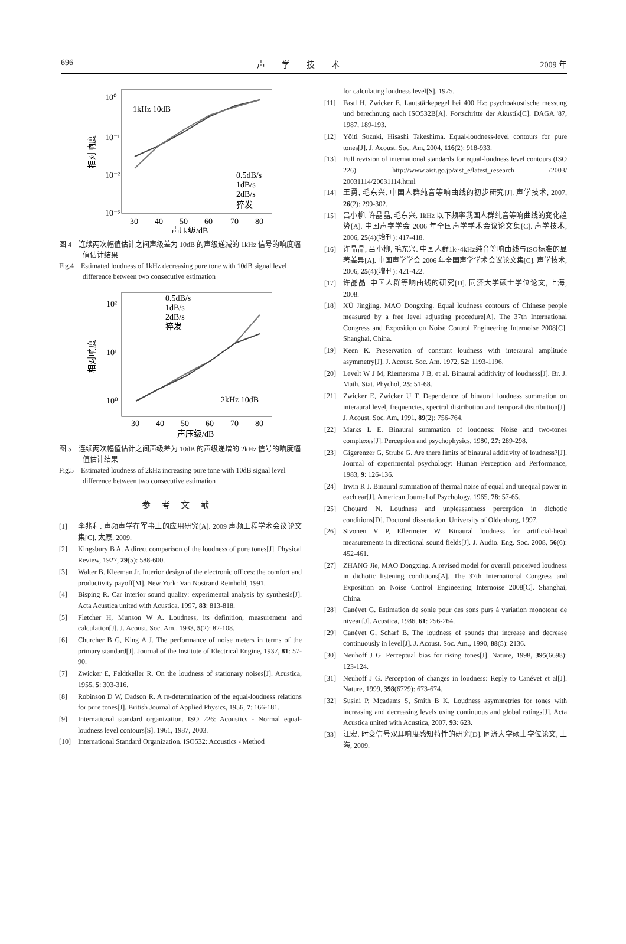696 声学技术 2009 年
10⁰
10⁻¹
10⁻²
10⁻³
1kHz 10dB
0.5dB/s
1dB/s
2dB/s
猝发
30
40
50
60
70
80
声压级/dB
相对响度
图 4　连续两次幅值估计之间声级差为 10dB 的声级递减的 1kHz 信号的响度幅值估计结果
Fig.4　Estimated loudness of 1kHz decreasing pure tone with 10dB signal level difference between two consecutive estimation
10²
10¹
10⁰
0.5dB/s
1dB/s
2dB/s
猝发
2kHz 10dB
30
40
50
60
70
80
声压级/dB
相对响度
图 5　连续两次幅值估计之间声级差为 10dB 的声级递增的 2kHz 信号的响度幅值估计结果
Fig.5　Estimated loudness of 2kHz increasing pure tone with 10dB signal level difference between two consecutive estimation
参考文献
[1] 李兆利. 声频声学在军事上的应用研究[A]. 2009 声频工程学术会议论文集[C]. 太原. 2009.
[2] Kingsbury B A. A direct comparison of the loudness of pure tones[J]. Physical Review, 1927, 29(5): 588-600.
[3] Walter B. Kleeman Jr. Interior design of the electronic offices: the comfort and productivity payoff[M]. New York: Van Nostrand Reinhold, 1991.
[4] Bisping R. Car interior sound quality: experimental analysis by synthesis[J]. Acta Acustica united with Acustica, 1997, 83: 813-818.
[5] Fletcher H, Munson W A. Loudness, its definition, measurement and calculation[J]. J. Acoust. Soc. Am., 1933, 5(2): 82-108.
[6] Churcher B G, King A J. The performance of noise meters in terms of the primary standard[J]. Journal of the Institute of Electrical Engine, 1937, 81: 57-90.
[7] Zwicker E, Feldtkeller R. On the loudness of stationary noises[J]. Acustica, 1955, 5: 303-316.
[8] Robinson D W, Dadson R. A re-determination of the equal-loudness relations for pure tones[J]. British Journal of Applied Physics, 1956, 7: 166-181.
[9] International standard organization. ISO 226: Acoustics - Normal equal-loudness level contours[S]. 1961, 1987, 2003.
[10] International Standard Organization. ISO532: Acoustics - Method
for calculating loudness level[S]. 1975.
[11] Fastl H, Zwicker E. Lautstärkepegel bei 400 Hz: psychoakustische messung und berechnung nach ISO532B[A]. Fortschritte der Akustik[C]. DAGA '87, 1987, 189-193.
[12] Yôiti Suzuki, Hisashi Takeshima. Equal-loudness-level contours for pure tones[J]. J. Acoust. Soc. Am, 2004, 116(2): 918-933.
[13] Full revision of international standards for equal-loudness level contours (ISO 226). http://www.aist.go.jp/aist_e/latest_research /2003/ 20031114/20031114.html
[14] 王勇, 毛东兴. 中国人群纯音等响曲线的初步研究[J]. 声学技术, 2007, 26(2): 299-302.
[15] 吕小柳, 许晶晶, 毛东兴. 1kHz 以下频率我国人群纯音等响曲线的变化趋势[A]. 中国声学学会 2006 年全国声学学术会议论文集[C]. 声学技术, 2006, 25(4)(增刊): 417-418.
[16] 许晶晶, 吕小柳, 毛东兴. 中国人群1k~4kHz纯音等响曲线与ISO标准的显著差异[A]. 中国声学学会 2006 年全国声学学术会议论文集[C]. 声学技术, 2006, 25(4)(增刊): 421-422.
[17] 许晶晶. 中国人群等响曲线的研究[D]. 同济大学硕士学位论文, 上海, 2008.
[18] XÜ Jingjing, MAO Dongxing. Equal loudness contours of Chinese people measured by a free level adjusting procedure[A]. The 37th International Congress and Exposition on Noise Control Engineering Internoise 2008[C]. Shanghai, China.
[19] Keen K. Preservation of constant loudness with interaural amplitude asymmetry[J]. J. Acoust. Soc. Am. 1972, 52: 1193-1196.
[20] Levelt W J M, Riemersma J B, et al. Binaural additivity of loudness[J]. Br. J. Math. Stat. Phychol, 25: 51-68.
[21] Zwicker E, Zwicker U T. Dependence of binaural loudness summation on interaural level, frequencies, spectral distribution and temporal distribution[J]. J. Acoust. Soc. Am, 1991, 89(2): 756-764.
[22] Marks L E. Binaural summation of loudness: Noise and two-tones complexes[J]. Perception and psychophysics, 1980, 27: 289-298.
[23] Gigerenzer G, Strube G. Are there limits of binaural additivity of loudness?[J]. Journal of experimental psychology: Human Perception and Performance, 1983, 9: 126-136.
[24] Irwin R J. Binaural summation of thermal noise of equal and unequal power in each ear[J]. American Journal of Psychology, 1965, 78: 57-65.
[25] Chouard N. Loudness and unpleasantness perception in dichotic conditions[D]. Doctoral dissertation. University of Oldenburg, 1997.
[26] Sivonen V P, Ellermeier W. Binaural loudness for artificial-head measurements in directional sound fields[J]. J. Audio. Eng. Soc. 2008, 56(6): 452-461.
[27] ZHANG Jie, MAO Dongxing. A revised model for overall perceived loudness in dichotic listening conditions[A]. The 37th International Congress and Exposition on Noise Control Engineering Internoise 2008[C]. Shanghai, China.
[28] Canévet G. Estimation de sonie pour des sons purs à variation monotone de niveau[J]. Acustica, 1986, 61: 256-264.
[29] Canévet G, Scharf B. The loudness of sounds that increase and decrease continuously in level[J]. J. Acoust. Soc. Am., 1990, 88(5): 2136.
[30] Neuhoff J G. Perceptual bias for rising tones[J]. Nature, 1998, 395(6698): 123-124.
[31] Neuhoff J G. Perception of changes in loudness: Reply to Canévet et al[J]. Nature, 1999, 398(6729): 673-674.
[32] Susini P, Mcadams S, Smith B K. Loudness asymmetries for tones with increasing and decreasing levels using continuous and global ratings[J]. Acta Acustica united with Acustica, 2007, 93: 623.
[33] 汪宏. 时变信号双耳响度感知特性的研究[D]. 同济大学硕士学位论文, 上海, 2009.